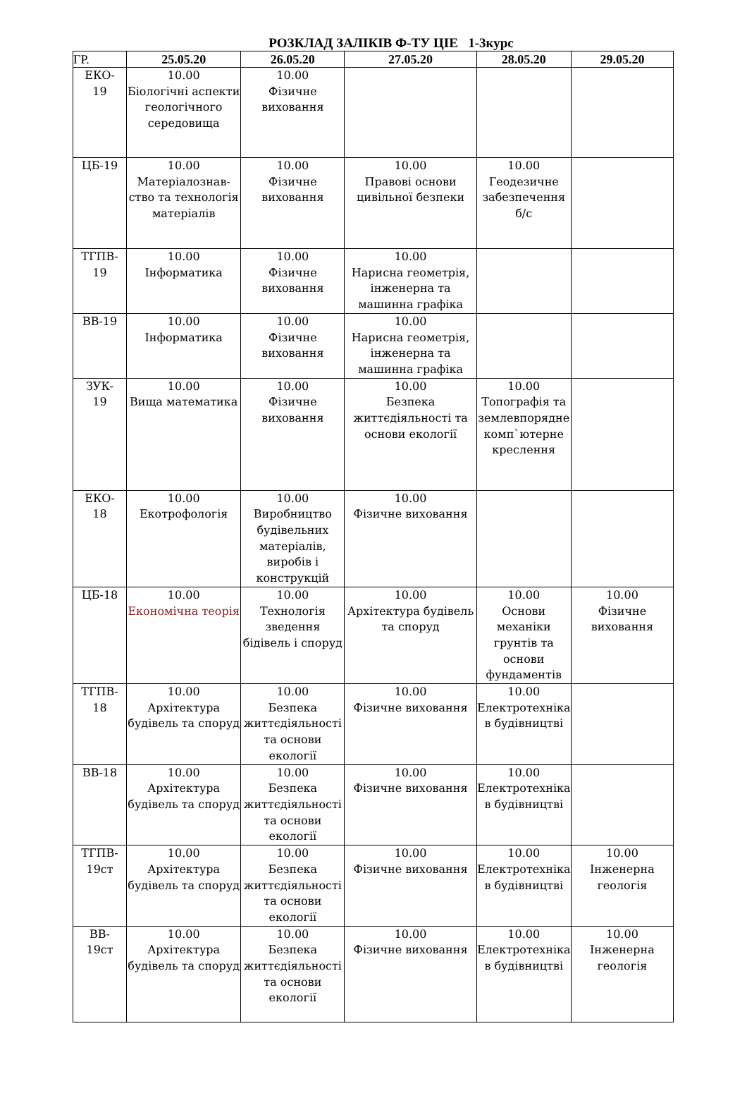РОЗКЛАД ЗАЛІКІВ Ф-ТУ ЦІЕ 1-3курс
| ГР. | 25.05.20 | 26.05.20 | 27.05.20 | 28.05.20 | 29.05.20 |
| --- | --- | --- | --- | --- | --- |
| ЕКО- 19 | 10.00 Біологічні аспекти геологічного середовища | 10.00 Фізичне виховання | | | |
| ЦБ-19 | 10.00 Матеріалознав-ство та технологія матеріалів | 10.00 Фізичне виховання | 10.00 Правові основи цивільної безпеки | 10.00 Геодезичне забезпечення б/с | |
| ТГПВ- 19 | 10.00 Інформатика | 10.00 Фізичне виховання | 10.00 Нарисна геометрія, інженерна та машинна графіка | | |
| ВВ-19 | 10.00 Інформатика | 10.00 Фізичне виховання | 10.00 Нарисна геометрія, інженерна та машинна графіка | | |
| ЗУК- 19 | 10.00 Вища математика | 10.00 Фізичне виховання | 10.00 Безпека життєдіяльності та основи екології | 10.00 Топографія та землевпорядне комп`ютерне креслення | |
| ЕКО- 18 | 10.00 Екотрофологія | 10.00 Виробництво будівельних матеріалів, виробів і конструкцій | 10.00 Фізичне виховання | | |
| ЦБ-18 | 10.00 Економічна теорія | 10.00 Технологія зведення бідівель і споруд | 10.00 Архітектура будівель та споруд | 10.00 Основи механіки грунтів та основи фундаментів | 10.00 Фізичне виховання |
| ТГПВ- 18 | 10.00 Архітектура будівель та споруд | 10.00 Безпека життєдіяльності та основи екології | 10.00 Фізичне виховання | 10.00 Електротехніка в будівництві | |
| ВВ-18 | 10.00 Архітектура будівель та споруд | 10.00 Безпека життєдіяльності та основи екології | 10.00 Фізичне виховання | 10.00 Електротехніка в будівництві | |
| ТГПВ- 19ст | 10.00 Архітектура будівель та споруд | 10.00 Безпека життєдіяльності та основи екології | 10.00 Фізичне виховання | 10.00 Електротехніка в будівництві | 10.00 Інженерна геологія |
| ВВ- 19ст | 10.00 Архітектура будівель та споруд | 10.00 Безпека життєдіяльності та основи екології | 10.00 Фізичне виховання | 10.00 Електротехніка в будівництві | 10.00 Інженерна геологія |